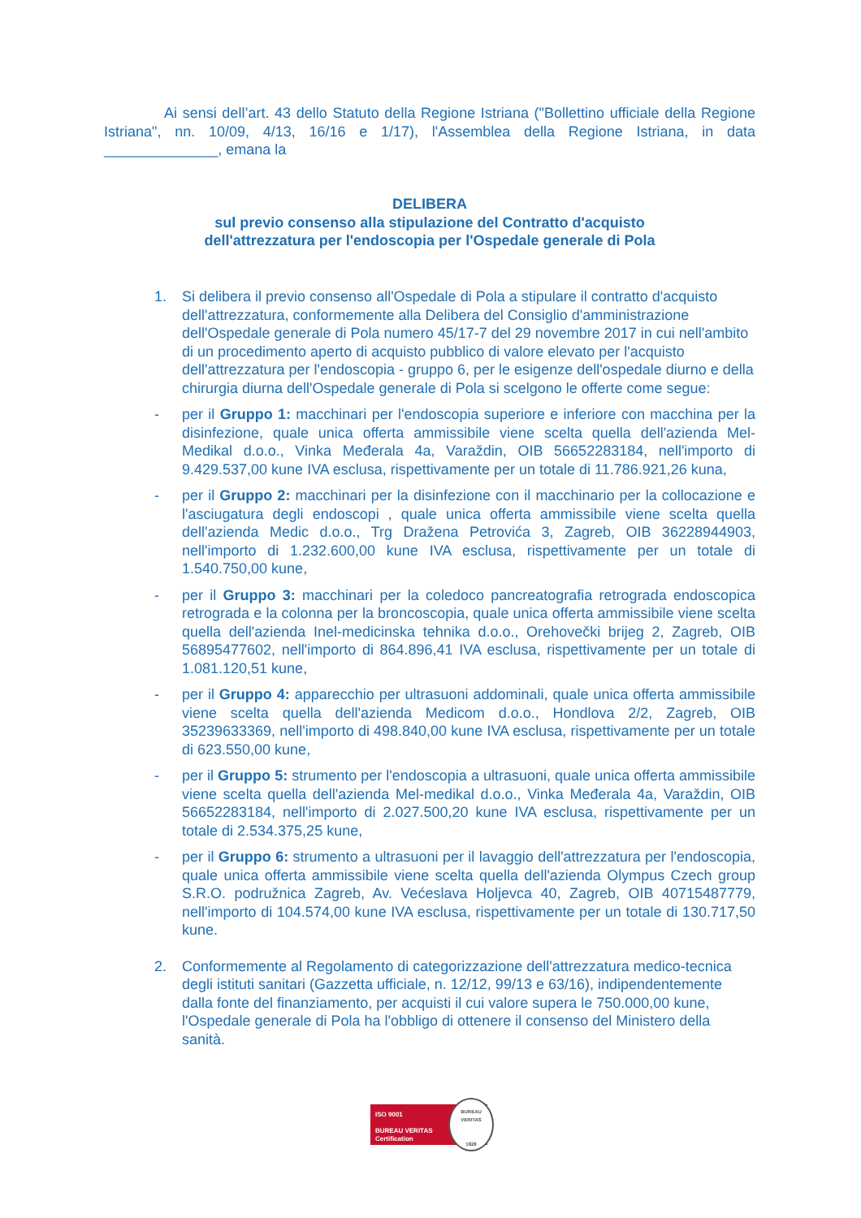Ai sensi dell’art. 43 dello Statuto della Regione Istriana ("Bollettino ufficiale della Regione Istriana", nn. 10/09, 4/13, 16/16 e 1/17), l'Assemblea della Regione Istriana, in data ______________, emana la
DELIBERA
sul previo consenso alla stipulazione del Contratto d'acquisto
dell'attrezzatura per l'endoscopia per l'Ospedale generale di Pola
1. Si delibera il previo consenso all'Ospedale di Pola a stipulare il contratto d'acquisto dell'attrezzatura, conformemente alla Delibera del Consiglio d'amministrazione dell'Ospedale generale di Pola numero 45/17-7 del 29 novembre 2017 in cui nell'ambito di un procedimento aperto di acquisto pubblico di valore elevato per l'acquisto dell'attrezzatura per l'endoscopia - gruppo 6, per le esigenze dell'ospedale diurno e della chirurgia diurna dell'Ospedale generale di Pola si scelgono le offerte come segue:
- per il Gruppo 1: macchinari per l'endoscopia superiore e inferiore con macchina per la disinfezione, quale unica offerta ammissibile viene scelta quella dell'azienda Mel-Medikal d.o.o., Vinka Međerala 4a, Varaždin, OIB 56652283184, nell'importo di 9.429.537,00 kune IVA esclusa, rispettivamente per un totale di 11.786.921,26 kuna,
- per il Gruppo 2: macchinari per la disinfezione con il macchinario per la collocazione e l'asciugatura degli endoscopi , quale unica offerta ammissibile viene scelta quella dell'azienda Medic d.o.o., Trg Dražena Petrovića 3, Zagreb, OIB 36228944903, nell'importo di 1.232.600,00 kune IVA esclusa, rispettivamente per un totale di 1.540.750,00 kune,
- per il Gruppo 3: macchinari per la coledoco pancreatografia retrograda endoscopica retrograda e la colonna per la broncoscopia, quale unica offerta ammissibile viene scelta quella dell'azienda Inel-medicinska tehnika d.o.o., Orehovečki brijeg 2, Zagreb, OIB 56895477602, nell'importo di 864.896,41 IVA esclusa, rispettivamente per un totale di 1.081.120,51 kune,
- per il Gruppo 4: apparecchio per ultrasuoni addominali, quale unica offerta ammissibile viene scelta quella dell'azienda Medicom d.o.o., Hondlova 2/2, Zagreb, OIB 35239633369, nell'importo di 498.840,00 kune IVA esclusa, rispettivamente per un totale di 623.550,00 kune,
- per il Gruppo 5: strumento per l'endoscopia a ultrasuoni, quale unica offerta ammissibile viene scelta quella dell'azienda Mel-medikal d.o.o., Vinka Međerala 4a, Varaždin, OIB 56652283184, nell'importo di 2.027.500,20 kune IVA esclusa, rispettivamente per un totale di 2.534.375,25 kune,
- per il Gruppo 6: strumento a ultrasuoni per il lavaggio dell'attrezzatura per l'endoscopia, quale unica offerta ammissibile viene scelta quella dell'azienda Olympus Czech group S.R.O. podružnica Zagreb, Av. Većeslava Holjevca 40, Zagreb, OIB 40715487779, nell'importo di 104.574,00 kune IVA esclusa, rispettivamente per un totale di 130.717,50 kune.
2. Conformemente al Regolamento di categorizzazione dell'attrezzatura medico-tecnica degli istituti sanitari (Gazzetta ufficiale, n. 12/12, 99/13 e 63/16), indipendentemente dalla fonte del finanziamento, per acquisti il cui valore supera le 750.000,00 kune, l'Ospedale generale di Pola ha l'obbligo di ottenere il consenso del Ministero della sanità.
ISO 9001
BUREAU VERITAS
Certification
BUREAU VERITAS
1828